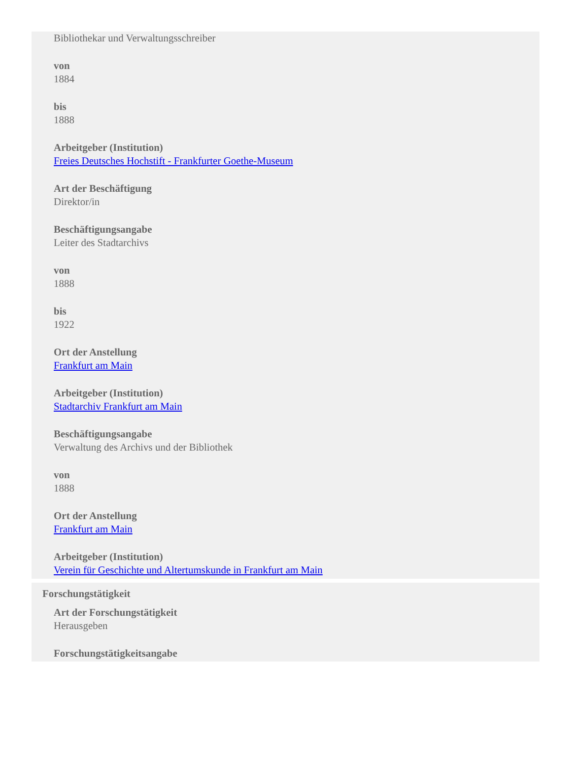Bibliothekar und Verwaltungsschreiber
von
1884
bis
1888
Arbeitgeber (Institution)
Freies Deutsches Hochstift - Frankfurter Goethe-Museum
Art der Beschäftigung
Direktor/in
Beschäftigungsangabe
Leiter des Stadtarchivs
von
1888
bis
1922
Ort der Anstellung
Frankfurt am Main
Arbeitgeber (Institution)
Stadtarchiv Frankfurt am Main
Beschäftigungsangabe
Verwaltung des Archivs und der Bibliothek
von
1888
Ort der Anstellung
Frankfurt am Main
Arbeitgeber (Institution)
Verein für Geschichte und Altertumskunde in Frankfurt am Main
Forschungstätigkeit
Art der Forschungstätigkeit
Herausgeben
Forschungstätigkeitsangabe